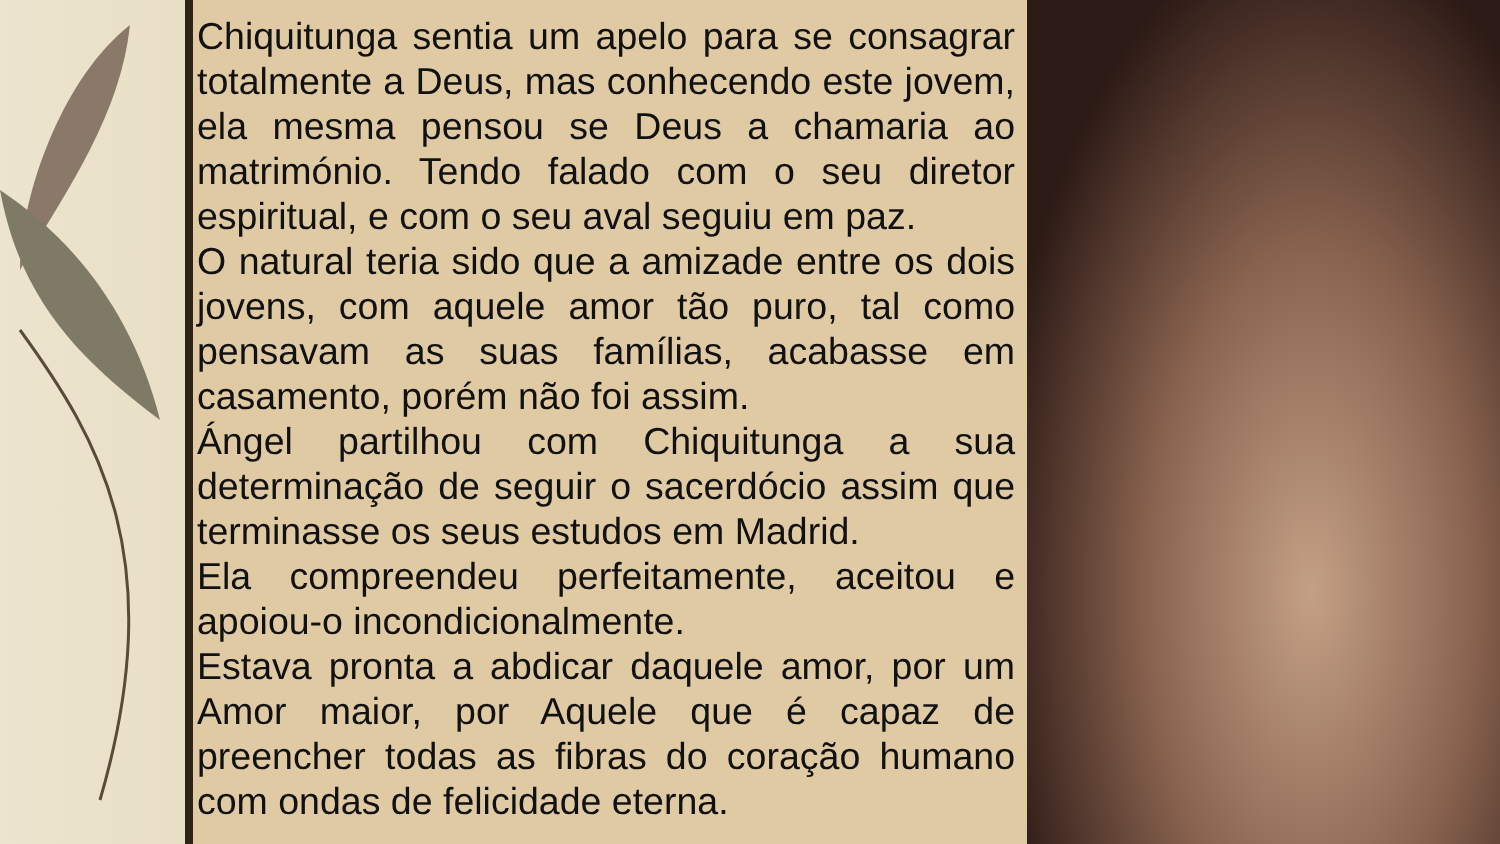Chiquitunga sentia um apelo para se consagrar totalmente a Deus, mas conhecendo este jovem, ela mesma pensou se Deus a chamaria ao matrimónio. Tendo falado com o seu diretor espiritual, e com o seu aval seguiu em paz.
O natural teria sido que a amizade entre os dois jovens, com aquele amor tão puro, tal como pensavam as suas famílias, acabasse em casamento, porém não foi assim.
Ángel partilhou com Chiquitunga a sua determinação de seguir o sacerdócio assim que terminasse os seus estudos em Madrid.
Ela compreendeu perfeitamente, aceitou e apoiou-o incondicionalmente.
Estava pronta a abdicar daquele amor, por um Amor maior, por Aquele que é capaz de preencher todas as fibras do coração humano com ondas de felicidade eterna.